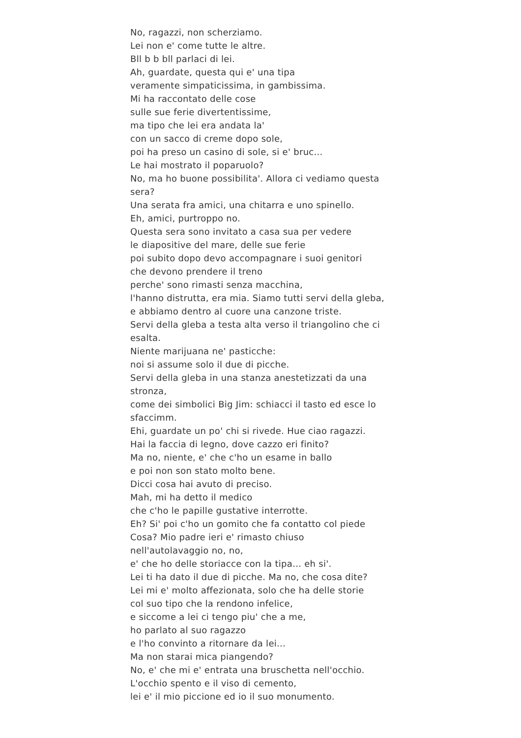No, ragazzi, non scherziamo.
Lei non e' come tutte le altre.
Bll b b bll parlaci di lei.
Ah, guardate, questa qui e' una tipa
veramente simpaticissima, in gambissima.
Mi ha raccontato delle cose
sulle sue ferie divertentissime,
ma tipo che lei era andata la'
con un sacco di creme dopo sole,
poi ha preso un casino di sole, si e' bruc...
Le hai mostrato il poparuolo?
No, ma ho buone possibilita'. Allora ci vediamo questa sera?
Una serata fra amici, una chitarra e uno spinello.
Eh, amici, purtroppo no.
Questa sera sono invitato a casa sua per vedere
le diapositive del mare, delle sue ferie
poi subito dopo devo accompagnare i suoi genitori
che devono prendere il treno
perche' sono rimasti senza macchina,
l'hanno distrutta, era mia. Siamo tutti servi della gleba,
e abbiamo dentro al cuore una canzone triste.
Servi della gleba a testa alta verso il triangolino che ci esalta.
Niente marijuana ne' pasticche:
noi si assume solo il due di picche.
Servi della gleba in una stanza anestetizzati da una stronza,
come dei simbolici Big Jim: schiacci il tasto ed esce lo sfaccimm.
Ehi, guardate un po' chi si rivede. Hue ciao ragazzi.
Hai la faccia di legno, dove cazzo eri finito?
Ma no, niente, e' che c'ho un esame in ballo
e poi non son stato molto bene.
Dicci cosa hai avuto di preciso.
Mah, mi ha detto il medico
che c'ho le papille gustative interrotte.
Eh? Si' poi c'ho un gomito che fa contatto col piede
Cosa? Mio padre ieri e' rimasto chiuso
nell'autolavaggio no, no,
e' che ho delle storiacce con la tipa... eh si'.
Lei ti ha dato il due di picche. Ma no, che cosa dite?
Lei mi e' molto affezionata, solo che ha delle storie
col suo tipo che la rendono infelice,
e siccome a lei ci tengo piu' che a me,
ho parlato al suo ragazzo
e l'ho convinto a ritornare da lei...
Ma non starai mica piangendo?
No, e' che mi e' entrata una bruschetta nell'occhio.
L'occhio spento e il viso di cemento,
lei e' il mio piccione ed io il suo monumento.